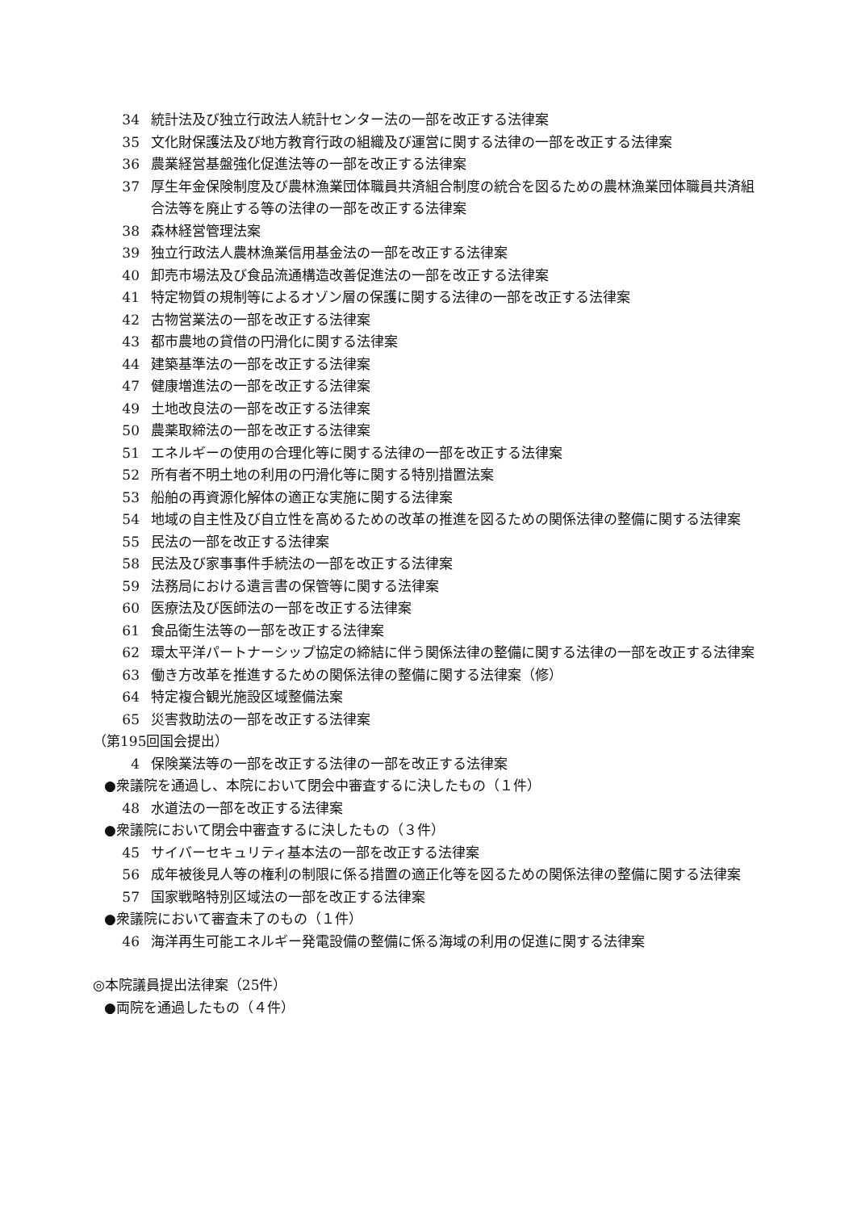34 統計法及び独立行政法人統計センター法の一部を改正する法律案
35 文化財保護法及び地方教育行政の組織及び運営に関する法律の一部を改正する法律案
36 農業経営基盤強化促進法等の一部を改正する法律案
37 厚生年金保険制度及び農林漁業団体職員共済組合制度の統合を図るための農林漁業団体職員共済組合法等を廃止する等の法律の一部を改正する法律案
38 森林経営管理法案
39 独立行政法人農林漁業信用基金法の一部を改正する法律案
40 卸売市場法及び食品流通構造改善促進法の一部を改正する法律案
41 特定物質の規制等によるオゾン層の保護に関する法律の一部を改正する法律案
42 古物営業法の一部を改正する法律案
43 都市農地の貸借の円滑化に関する法律案
44 建築基準法の一部を改正する法律案
47 健康増進法の一部を改正する法律案
49 土地改良法の一部を改正する法律案
50 農薬取締法の一部を改正する法律案
51 エネルギーの使用の合理化等に関する法律の一部を改正する法律案
52 所有者不明土地の利用の円滑化等に関する特別措置法案
53 船舶の再資源化解体の適正な実施に関する法律案
54 地域の自主性及び自立性を高めるための改革の推進を図るための関係法律の整備に関する法律案
55 民法の一部を改正する法律案
58 民法及び家事事件手続法の一部を改正する法律案
59 法務局における遺言書の保管等に関する法律案
60 医療法及び医師法の一部を改正する法律案
61 食品衛生法等の一部を改正する法律案
62 環太平洋パートナーシップ協定の締結に伴う関係法律の整備に関する法律の一部を改正する法律案
63 働き方改革を推進するための関係法律の整備に関する法律案（修）
64 特定複合観光施設区域整備法案
65 災害救助法の一部を改正する法律案
（第195回国会提出）
4 保険業法等の一部を改正する法律の一部を改正する法律案
●衆議院を通過し、本院において閉会中審査するに決したもの（１件）
48 水道法の一部を改正する法律案
●衆議院において閉会中審査するに決したもの（３件）
45 サイバーセキュリティ基本法の一部を改正する法律案
56 成年被後見人等の権利の制限に係る措置の適正化等を図るための関係法律の整備に関する法律案
57 国家戦略特別区域法の一部を改正する法律案
●衆議院において審査未了のもの（１件）
46 海洋再生可能エネルギー発電設備の整備に係る海域の利用の促進に関する法律案
◎本院議員提出法律案（25件）
●両院を通過したもの（４件）